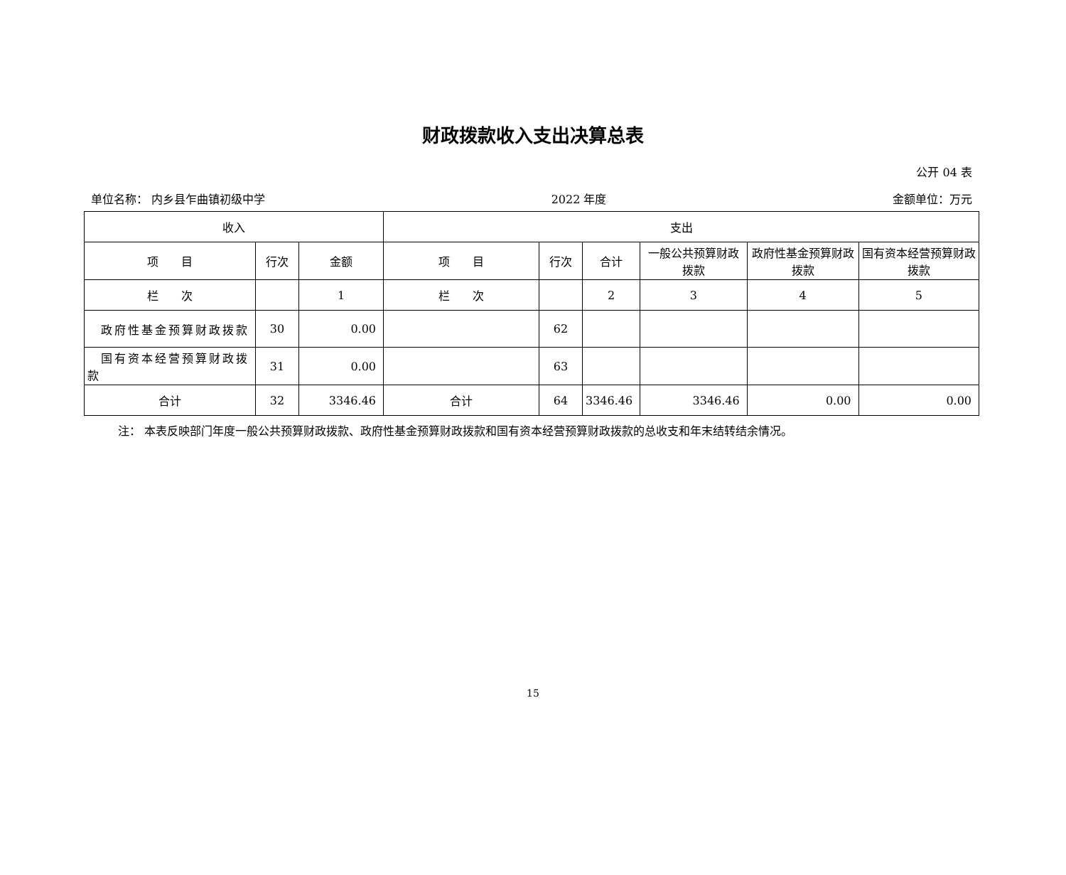财政拨款收入支出决算总表
公开 04 表
单位名称： 内乡县乍曲镇初级中学 2022 年度 金额单位：万元
| 收入 | | | 支出 | | | | | |
| --- | --- | --- | --- | --- | --- | --- | --- | --- |
| 项 目 | 行次 | 金额 | 项 目 | 行次 | 合计 | 一般公共预算财政拨款 | 政府性基金预算财政拨款 | 国有资本经营预算财政拨款 |
| 栏 次 | | 1 | 栏 次 | | 2 | 3 | 4 | 5 |
| 政府性基金预算财政拨款 | 30 | 0.00 | | 62 | | | | |
| 国有资本经营预算财政拨款 | 31 | 0.00 | | 63 | | | | |
| 合计 | 32 | 3346.46 | 合计 | 64 | 3346.46 | 3346.46 | 0.00 | 0.00 |
注： 本表反映部门年度一般公共预算财政拨款、政府性基金预算财政拨款和国有资本经营预算财政拨款的总收支和年末结转结余情况。
15